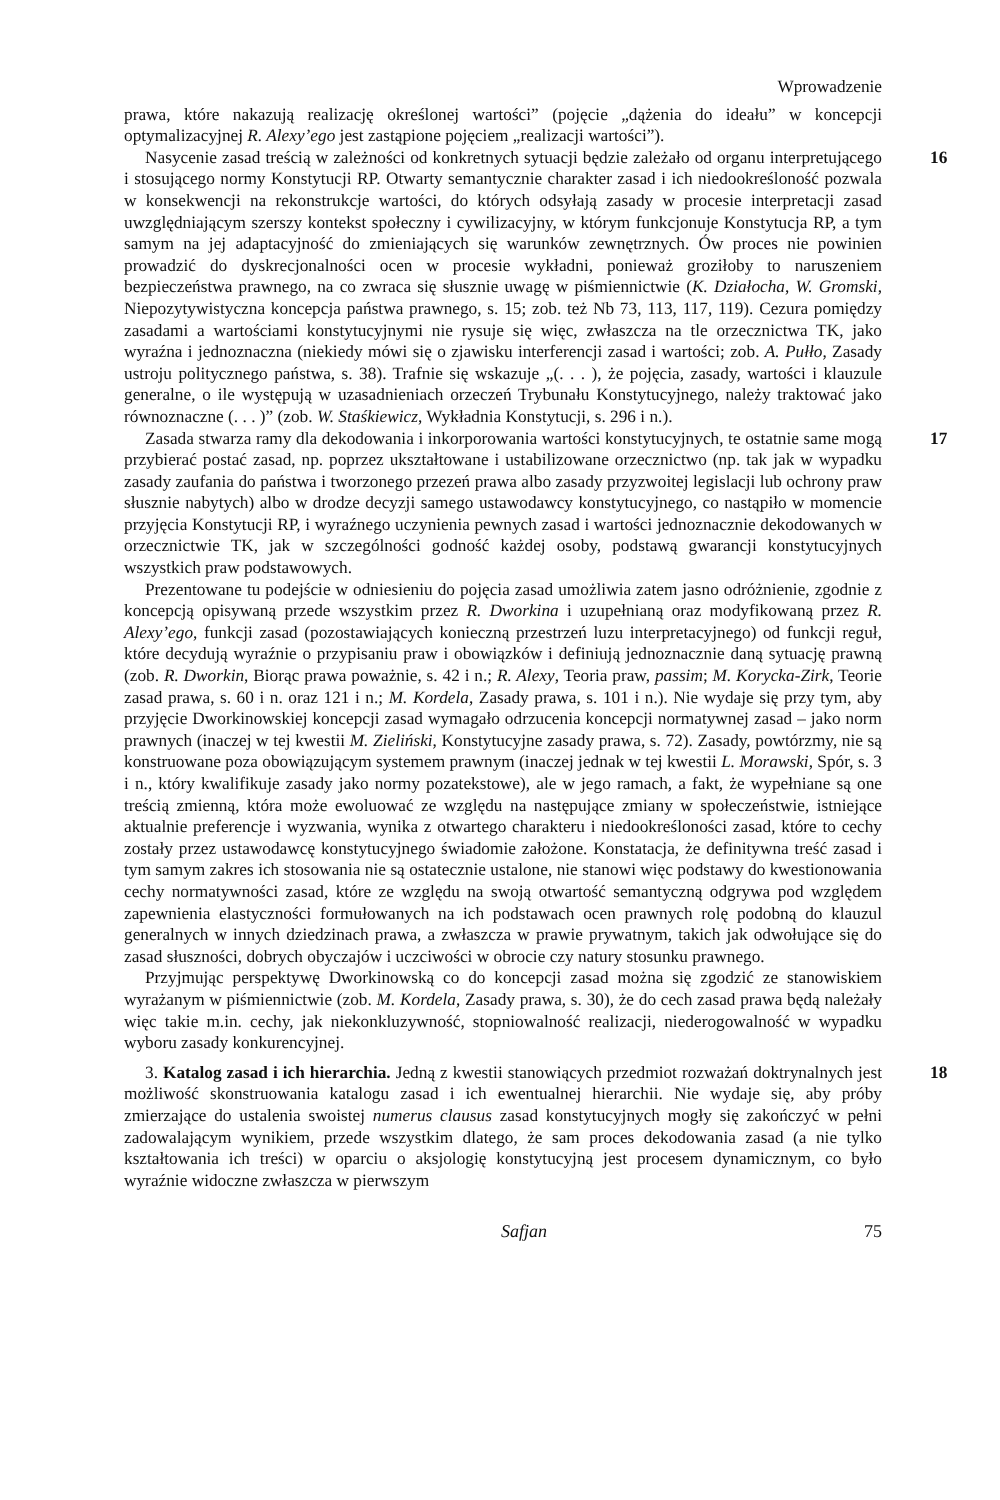Wprowadzenie
prawa, które nakazują realizację określonej wartości” (pojęcie „dążenia do ideału” w koncepcji optymalizacyjnej R. Alexy’ego jest zastąpione pojęciem „realizacji wartości”).
16 Nasycenie zasad treścią w zależności od konkretnych sytuacji będzie zależało od organu interpretującego i stosującego normy Konstytucji RP. Otwarty semantycznie charakter zasad i ich niedookreśloność pozwala w konsekwencji na rekonstrukcje wartości, do których odsyłają zasady w procesie interpretacji zasad uwzględniającym szerszy kontekst społeczny i cywilizacyjny, w którym funkcjonuje Konstytucja RP, a tym samym na jej adaptacyjność do zmieniających się warunków zewnętrznych. Ów proces nie powinien prowadzić do dyskrecjonalności ocen w procesie wykładni, ponieważ groziłoby to naruszeniem bezpieczeństwa prawnego, na co zwraca się słusznie uwagę w piśmiennictwie (K. Działocha, W. Gromski, Niepozytywistyczna koncepcja państwa prawnego, s. 15; zob. też Nb 73, 113, 117, 119). Cezura pomiędzy zasadami a wartościami konstytucyjnymi nie rysuje się więc, zwłaszcza na tle orzecznictwa TK, jako wyraźna i jednoznaczna (niekiedy mówi się o zjawisku interferencji zasad i wartości; zob. A. Pułło, Zasady ustroju politycznego państwa, s. 38). Trafnie się wskazuje „(. . . ), że pojęcia, zasady, wartości i klauzule generalne, o ile występują w uzasadnieniach orzeczeń Trybunału Konstytucyjnego, należy traktować jako równoznaczne (. . . )” (zob. W. Staśkiewicz, Wykładnia Konstytucji, s. 296 i n.).
17 Zasada stwarza ramy dla dekodowania i inkorporowania wartości konstytucyjnych, te ostatnie same mogą przybierać postać zasad, np. poprzez ukształtowane i ustabilizowane orzecznictwo (np. tak jak w wypadku zasady zaufania do państwa i tworzonego przezeń prawa albo zasady przyzwoitej legislacji lub ochrony praw słusznie nabytych) albo w drodze decyzji samego ustawodawcy konstytucyjnego, co nastąpiło w momencie przyjęcia Konstytucji RP, i wyraźnego uczynienia pewnych zasad i wartości jednoznacznie dekodowanych w orzecznictwie TK, jak w szczególności godność każdej osoby, podstawą gwarancji konstytucyjnych wszystkich praw podstawowych.
Prezentowane tu podejście w odniesieniu do pojęcia zasad umożliwia zatem jasno odróżnienie, zgodnie z koncepcją opisywaną przede wszystkim przez R. Dworkina i uzupełnianą oraz modyfikowaną przez R. Alexy’ego, funkcji zasad (pozostawiających konieczną przestrzeń luzu interpretacyjnego) od funkcji reguł, które decydują wyraźnie o przypisaniu praw i obowiązków i definiują jednoznacznie daną sytuację prawną (zob. R. Dworkin, Biorąc prawa poważnie, s. 42 i n.; R. Alexy, Teoria praw, passim; M. Korycka-Zirk, Teorie zasad prawa, s. 60 i n. oraz 121 i n.; M. Kordela, Zasady prawa, s. 101 i n.). Nie wydaje się przy tym, aby przyjęcie Dworkinowskiej koncepcji zasad wymagało odrzucenia koncepcji normatywnej zasad – jako norm prawnych (inaczej w tej kwestii M. Zieliński, Konstytucyjne zasady prawa, s. 72). Zasady, powtórzmy, nie są konstruowane poza obowiązującym systemem prawnym (inaczej jednak w tej kwestii L. Morawski, Spór, s. 3 i n., który kwalifikuje zasady jako normy pozatekstowe), ale w jego ramach, a fakt, że wypełniane są one treścią zmienną, która może ewoluować ze względu na następujące zmiany w społeczeństwie, istniejące aktualnie preferencje i wyzwania, wynika z otwartego charakteru i niedookreśloności zasad, które to cechy zostały przez ustawodawcę konstytucyjnego świadomie założone. Konstatacja, że definitywna treść zasad i tym samym zakres ich stosowania nie są ostatecznie ustalone, nie stanowi więc podstawy do kwestionowania cechy normatywności zasad, które ze względu na swoją otwartość semantyczną odgrywa pod względem zapewnienia elastyczności formułowanych na ich podstawach ocen prawnych rolę podobną do klauzul generalnych w innych dziedzinach prawa, a zwłaszcza w prawie prywatnym, takich jak odwołujące się do zasad słuszności, dobrych obyczajów i uczciwości w obrocie czy natury stosunku prawnego.
Przyjmując perspektywę Dworkinowską co do koncepcji zasad można się zgodzić ze stanowiskiem wyrażanym w piśmiennictwie (zob. M. Kordela, Zasady prawa, s. 30), że do cech zasad prawa będą należały więc takie m.in. cechy, jak niekonkluzywność, stopniowalność realizacji, niederogowalność w wypadku wyboru zasady konkurencyjnej.
18 3. Katalog zasad i ich hierarchia. Jedną z kwestii stanowiących przedmiot rozważań doktrynalnych jest możliwość skonstruowania katalogu zasad i ich ewentualnej hierarchii. Nie wydaje się, aby próby zmierzające do ustalenia swoistej numerus clausus zasad konstytucyjnych mogły się zakończyć w pełni zadowalającym wynikiem, przede wszystkim dlatego, że sam proces dekodowania zasad (a nie tylko kształtowania ich treści) w oparciu o aksjologię konstytucyjną jest procesem dynamicznym, co było wyraźnie widoczne zwłaszcza w pierwszym
Safjan 75